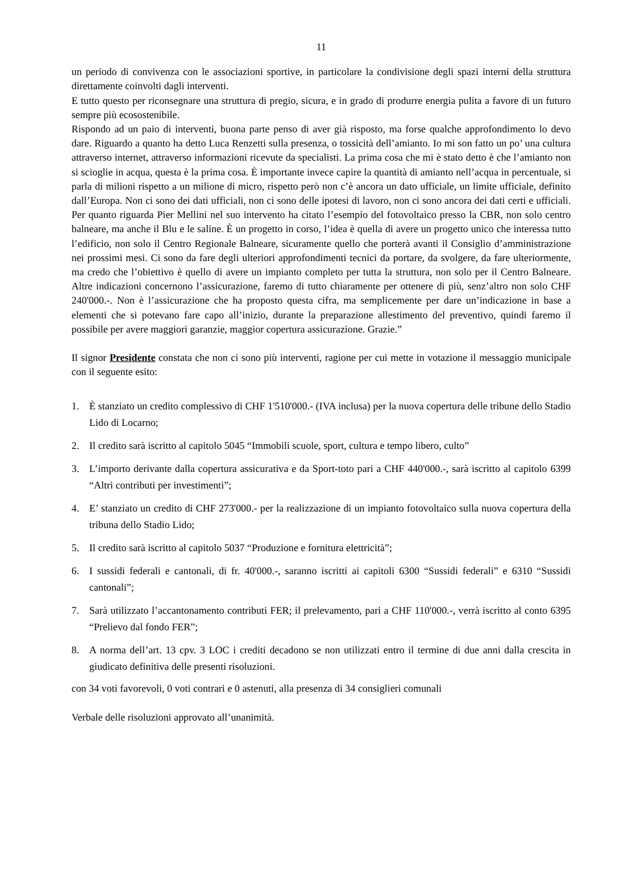11
un periodo di convivenza con le associazioni sportive, in particolare la condivisione degli spazi interni della struttura direttamente coinvolti dagli interventi.
E tutto questo per riconsegnare una struttura di pregio, sicura, e in grado di produrre energia pulita a favore di un futuro sempre più ecosostenibile.
Rispondo ad un paio di interventi, buona parte penso di aver già risposto, ma forse qualche approfondimento lo devo dare. Riguardo a quanto ha detto Luca Renzetti sulla presenza, o tossicità dell’amianto. Io mi son fatto un po’ una cultura attraverso internet, attraverso informazioni ricevute da specialisti. La prima cosa che mi è stato detto è che l’amianto non si scioglie in acqua, questa è la prima cosa. È importante invece capire la quantità di amianto nell’acqua in percentuale, si parla di milioni rispetto a un milione di micro, rispetto però non c’è ancora un dato ufficiale, un limite ufficiale, definito dall’Europa. Non ci sono dei dati ufficiali, non ci sono delle ipotesi di lavoro, non ci sono ancora dei dati certi e ufficiali. Per quanto riguarda Pier Mellini nel suo intervento ha citato l’esempio del fotovoltaico presso la CBR, non solo centro balneare, ma anche il Blu e le saline. È un progetto in corso, l’idea è quella di avere un progetto unico che interessa tutto l’edificio, non solo il Centro Regionale Balneare, sicuramente quello che porterà avanti il Consiglio d’amministrazione nei prossimi mesi. Ci sono da fare degli ulteriori approfondimenti tecnici da portare, da svolgere, da fare ulteriormente, ma credo che l’obiettivo è quello di avere un impianto completo per tutta la struttura, non solo per il Centro Balneare. Altre indicazioni concernono l’assicurazione, faremo di tutto chiaramente per ottenere di più, senz’altro non solo CHF 240'000.-. Non è l’assicurazione che ha proposto questa cifra, ma semplicemente per dare un’indicazione in base a elementi che si potevano fare capo all’inizio, durante la preparazione allestimento del preventivo, quindi faremo il possibile per avere maggiori garanzie, maggior copertura assicurazione. Grazie.”
Il signor Presidente constata che non ci sono più interventi, ragione per cui mette in votazione il messaggio municipale con il seguente esito:
1. È stanziato un credito complessivo di CHF 1'510'000.- (IVA inclusa) per la nuova copertura delle tribune dello Stadio Lido di Locarno;
2. Il credito sarà iscritto al capitolo 5045 “Immobili scuole, sport, cultura e tempo libero, culto”
3. L’importo derivante dalla copertura assicurativa e da Sport-toto pari a CHF 440'000.-, sarà iscritto al capitolo 6399 “Altri contributi per investimenti”;
4. E’ stanziato un credito di CHF 273'000.- per la realizzazione di un impianto fotovoltaico sulla nuova copertura della tribuna dello Stadio Lido;
5. Il credito sarà iscritto al capitolo 5037 “Produzione e fornitura elettricità”;
6. I sussidi federali e cantonali, di fr. 40'000.-, saranno iscritti ai capitoli 6300 “Sussidi federali” e 6310 “Sussidi cantonali”;
7. Sarà utilizzato l’accantonamento contributi FER; il prelevamento, pari a CHF 110'000.-, verrà iscritto al conto 6395 “Prelievo dal fondo FER”;
8. A norma dell’art. 13 cpv. 3 LOC i crediti decadono se non utilizzati entro il termine di due anni dalla crescita in giudicato definitiva delle presenti risoluzioni.
con 34 voti favorevoli, 0 voti contrari e 0 astenuti, alla presenza di 34 consiglieri comunali
Verbale delle risoluzioni approvato all’unanimità.